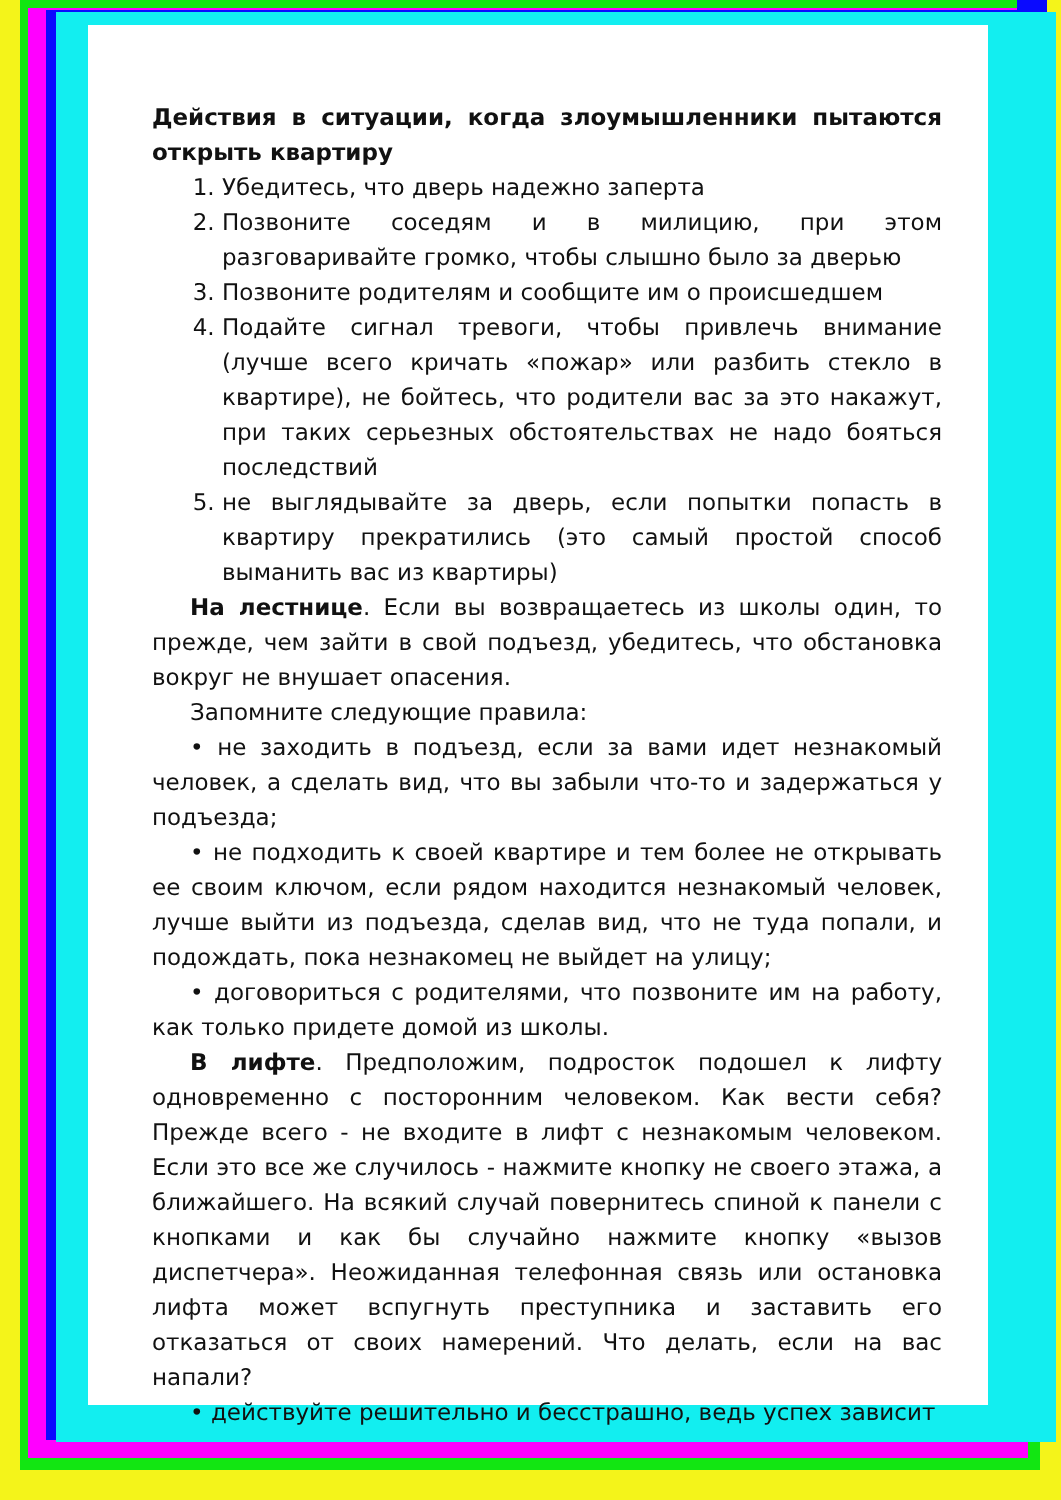Действия в ситуации, когда злоумышленники пытаются открыть квартиру
1. Убедитесь, что дверь надежно заперта
2. Позвоните соседям и в милицию, при этом разговаривайте громко, чтобы слышно было за дверью
3. Позвоните родителям и сообщите им о происшедшем
4. Подайте сигнал тревоги, чтобы привлечь внимание (лучше всего кричать «пожар» или разбить стекло в квартире), не бойтесь, что родители вас за это накажут, при таких серьезных обстоятельствах не надо бояться последствий
5. не выглядывайте за дверь, если попытки попасть в квартиру прекратились (это самый простой способ выманить вас из квартиры)
На лестнице. Если вы возвращаетесь из школы один, то прежде, чем зайти в свой подъезд, убедитесь, что обстановка вокруг не внушает опасения.
Запомните следующие правила:
• не заходить в подъезд, если за вами идет незнакомый человек, а сделать вид, что вы забыли что-то и задержаться у подъезда;
• не подходить к своей квартире и тем более не открывать ее своим ключом, если рядом находится незнакомый человек, лучше выйти из подъезда, сделав вид, что не туда попали, и подождать, пока незнакомец не выйдет на улицу;
• договориться с родителями, что позвоните им на работу, как только придете домой из школы.
В лифте. Предположим, подросток подошел к лифту одновременно с посторонним человеком. Как вести себя? Прежде всего - не входите в лифт с незнакомым человеком. Если это все же случилось - нажмите кнопку не своего этажа, а ближайшего. На всякий случай повернитесь спиной к панели с кнопками и как бы случайно нажмите кнопку «вызов диспетчера». Неожиданная телефонная связь или остановка лифта может вспугнуть преступника и заставить его отказаться от своих намерений. Что делать, если на вас напали?
• действуйте решительно и бесстрашно, ведь успех зависит